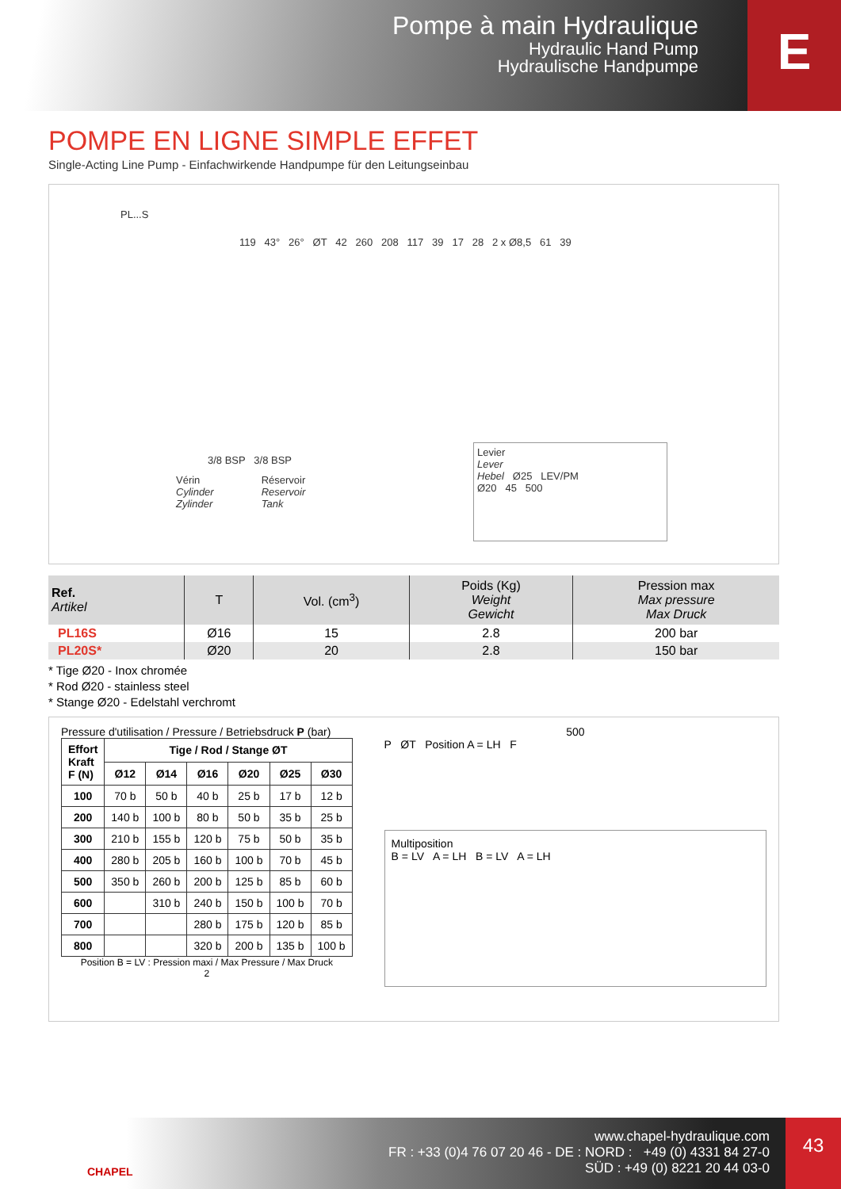Pompe à main Hydraulique
Hydraulic Hand Pump
Hydraulische Handpumpe
E
POMPE EN LIGNE SIMPLE EFFET
Single-Acting Line Pump - Einfachwirkende Handpumpe für den Leitungseinbau
PL...S
119 43° 26° ØT 42 260 208 117 39 17 28 2 x Ø8,5 61 39
3/8 BSP 3/8 BSP
Vérin
Cylinder
Zylinder
Réservoir
Reservoir
Tank
Levier
Lever
Hebel Ø25 LEV/PM
Ø20 45 500
| Ref. Artikel | T | Vol. (cm<sup>3</sup>) | Poids (Kg) Weight Gewicht | Pression max Max pressure Max Druck |
| --- | --- | --- | --- | --- |
| PL16S | Ø16 | 15 | 2.8 | 200 bar |
| PL20S* | Ø20 | 20 | 2.8 | 150 bar |
* Tige Ø20 - Inox chromée
* Rod Ø20 - stainless steel
* Stange Ø20 - Edelstahl verchromt
Pressure d'utilisation / Pressure / Betriebsdruck P (bar)
| Effort Kraft F (N) | Tige / Rod / Stange ØT | | | | | |
| --- | --- | --- | --- | --- | --- | --- |
| | Ø12 | Ø14 | Ø16 | Ø20 | Ø25 | Ø30 |
| 100 | 70 b | 50 b | 40 b | 25 b | 17 b | 12 b |
| 200 | 140 b | 100 b | 80 b | 50 b | 35 b | 25 b |
| 300 | 210 b | 155 b | 120 b | 75 b | 50 b | 35 b |
| 400 | 280 b | 205 b | 160 b | 100 b | 70 b | 45 b |
| 500 | 350 b | 260 b | 200 b | 125 b | 85 b | 60 b |
| 600 | | 310 b | 240 b | 150 b | 100 b | 70 b |
| 700 | | | 280 b | 175 b | 120 b | 85 b |
| 800 | | | 320 b | 200 b | 135 b | 100 b |
Position B = LV : Pression maxi / Max Pressure / Max Druck
2
500
P ØT Position A = LH F
Multiposition
B = LV A = LH B = LV A = LH
CHAPEL
www.chapel-hydraulique.com
FR : +33 (0)4 76 07 20 46 - DE : NORD : +49 (0) 4331 84 27-0
SÜD : +49 (0) 8221 20 44 03-0
43